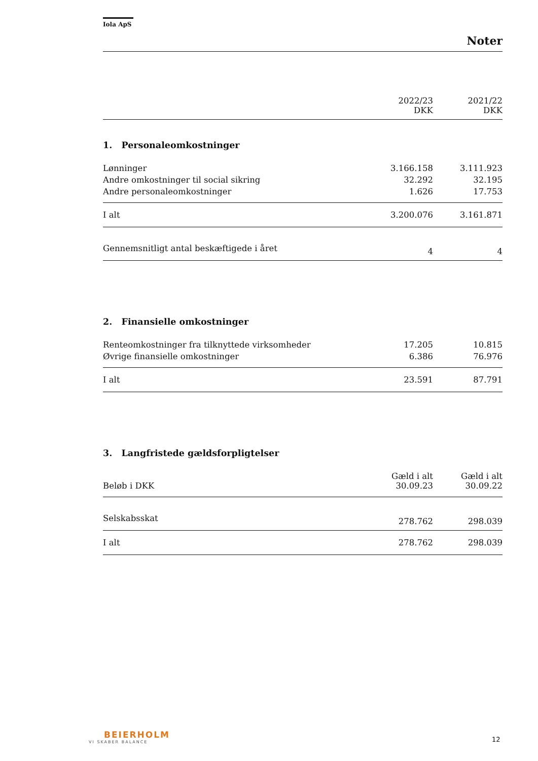Iola ApS
Noter
| | 2022/23 DKK | 2021/22 DKK |
| --- | --- | --- |
| 1. Personaleomkostninger | | |
| Lønninger | 3.166.158 | 3.111.923 |
| Andre omkostninger til social sikring | 32.292 | 32.195 |
| Andre personaleomkostninger | 1.626 | 17.753 |
| I alt | 3.200.076 | 3.161.871 |
| Gennemsnitligt antal beskæftigede i året | 4 | 4 |
| 2. Finansielle omkostninger | | |
| Renteomkostninger fra tilknyttede virksomheder | 17.205 | 10.815 |
| Øvrige finansielle omkostninger | 6.386 | 76.976 |
| I alt | 23.591 | 87.791 |
| 3. Langfristede gældsforpligtelser | | |
| Beløb i DKK | Gæld i alt 30.09.23 | Gæld i alt 30.09.22 |
| Selskabsskat | 278.762 | 298.039 |
| I alt | 278.762 | 298.039 |
BEIERHOLM
VI SKABER BALANCE
12